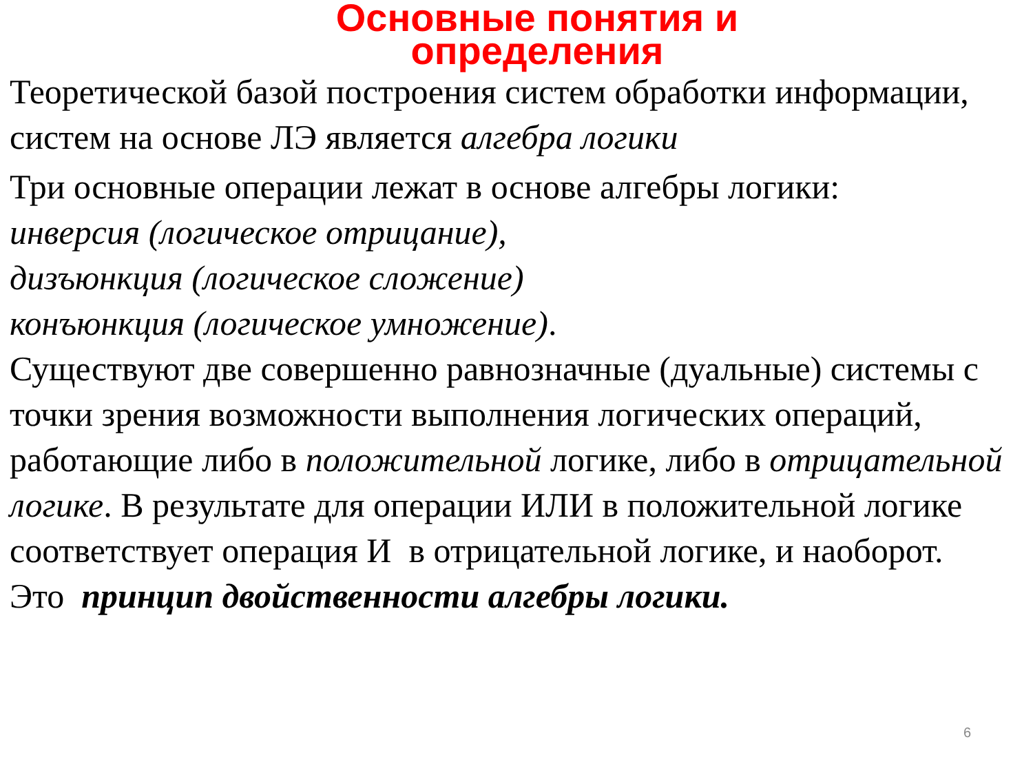Основные понятия и
определения
Теоретической базой построения систем обработки информации, систем на основе ЛЭ является алгебра логики
Три основные операции лежат в основе алгебры логики:
инверсия (логическое отрицание),
дизъюнкция (логическое сложение)
конъюнкция (логическое умножение).
Существуют две совершенно равнозначные (дуальные) системы с точки зрения возможности выполнения логических операций, работающие либо в положительной логике, либо в отрицательной логике. В результате для операции ИЛИ в положительной логике соответствует операция И в отрицательной логике, и наоборот.
Это принцип двойственности алгебры логики.
6